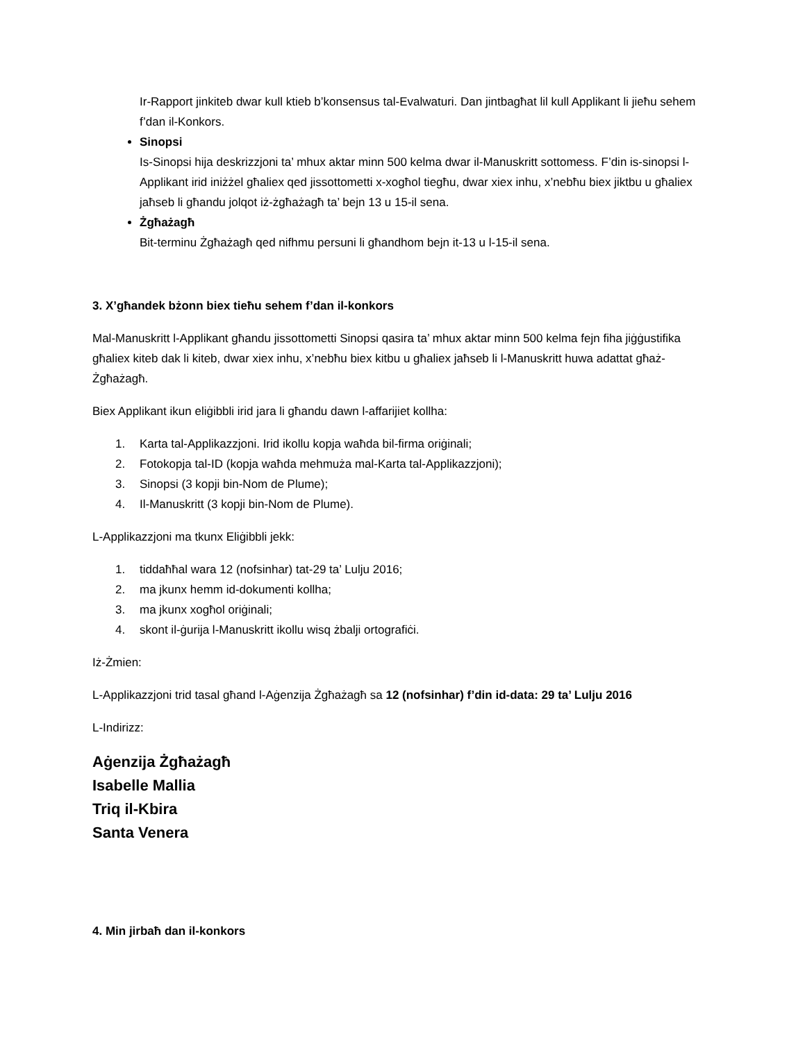Ir-Rapport jinkiteb dwar kull ktieb b’konsensus tal-Evalwaturi. Dan jintbagħat lil kull Applikant li jieħu sehem f’dan il-Konkors.
Sinopsi
Is-Sinopsi hija deskrizzjoni ta’ mhux aktar minn 500 kelma dwar il-Manuskritt sottomess. F’din is-sinopsi l-Applikant irid iniżżel għaliex qed jissottometti x-xogħol tiegħu, dwar xiex inhu, x’nebħu biex jiktbu u għaliex jaħseb li għandu jolqot iż-żgħażagħ ta’ bejn 13 u 15-il sena.
Żgħażagħ
Bit-terminu Żgħażagħ qed nifhmu persuni li għandhom bejn it-13 u l-15-il sena.
3. X’għandek bżonn biex tieħu sehem f’dan il-konkors
Mal-Manuskritt l-Applikant għandu jissottometti Sinopsi qasira ta’ mhux aktar minn 500 kelma fejn fiha jiġġustifika għaliex kiteb dak li kiteb, dwar xiex inhu, x’nebħu biex kitbu u għaliex jaħseb li l-Manuskritt huwa adattat għaż-Żgħażagħ.
Biex Applikant ikun eliġibbli irid jara li għandu dawn l-affarijiet kollha:
1. Karta tal-Applikazzjoni. Irid ikollu kopja waħda bil-firma oriġinali;
2. Fotokopja tal-ID (kopja waħda mehmuża mal-Karta tal-Applikazzjoni);
3. Sinopsi (3 kopji bin-Nom de Plume);
4. Il-Manuskritt (3 kopji bin-Nom de Plume).
L-Applikazzjoni ma tkunx Eliġibbli jekk:
1. tiddaħħal wara 12 (nofsinhar) tat-29 ta’ Lulju 2016;
2. ma jkunx hemm id-dokumenti kollha;
3. ma jkunx xogħol oriġinali;
4. skont il-ġurija l-Manuskritt ikollu wisq żbalji ortografiċi.
Iż-Żmien:
L-Applikazzjoni trid tasal għand l-Aġenzija Żgħażagħ sa 12 (nofsinhar) f’din id-data: 29 ta’ Lulju 2016
L-Indirizz:
Aġenzija Żgħażagħ
Isabelle Mallia
Triq il-Kbira
Santa Venera
4. Min jirbaħ dan il-konkors